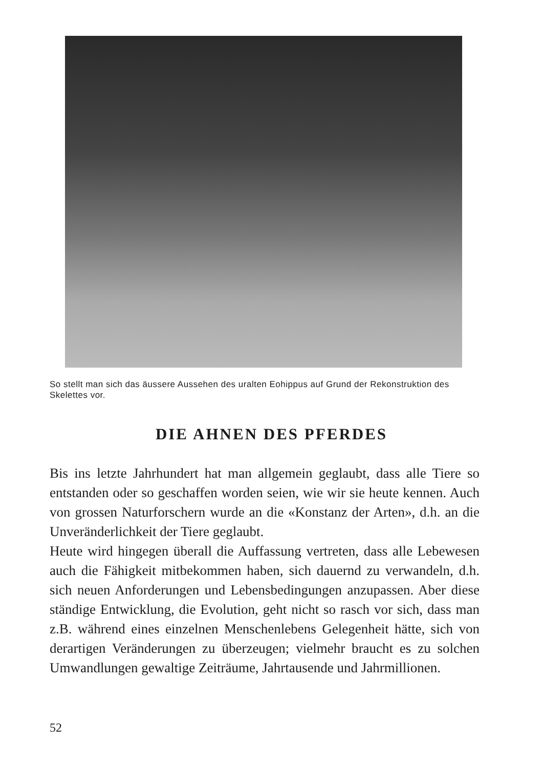So stellt man sich das äussere Aussehen des uralten Eohippus auf Grund der Rekonstruktion des Skelettes vor.
DIE AHNEN DES PFERDES
Bis ins letzte Jahrhundert hat man allgemein geglaubt, dass alle Tiere so entstanden oder so geschaffen worden seien, wie wir sie heute kennen. Auch von grossen Naturforschern wurde an die «Konstanz der Arten», d.h. an die Unveränderlichkeit der Tiere geglaubt.
Heute wird hingegen überall die Auffassung vertreten, dass alle Lebewesen auch die Fähigkeit mitbekommen haben, sich dauernd zu verwandeln, d.h. sich neuen Anforderungen und Lebensbedingungen anzupassen. Aber diese ständige Entwicklung, die Evolution, geht nicht so rasch vor sich, dass man z.B. während eines einzelnen Menschenlebens Gelegenheit hätte, sich von derartigen Veränderungen zu überzeugen; vielmehr braucht es zu solchen Umwandlungen gewaltige Zeiträume, Jahrtausende und Jahrmillionen.
52